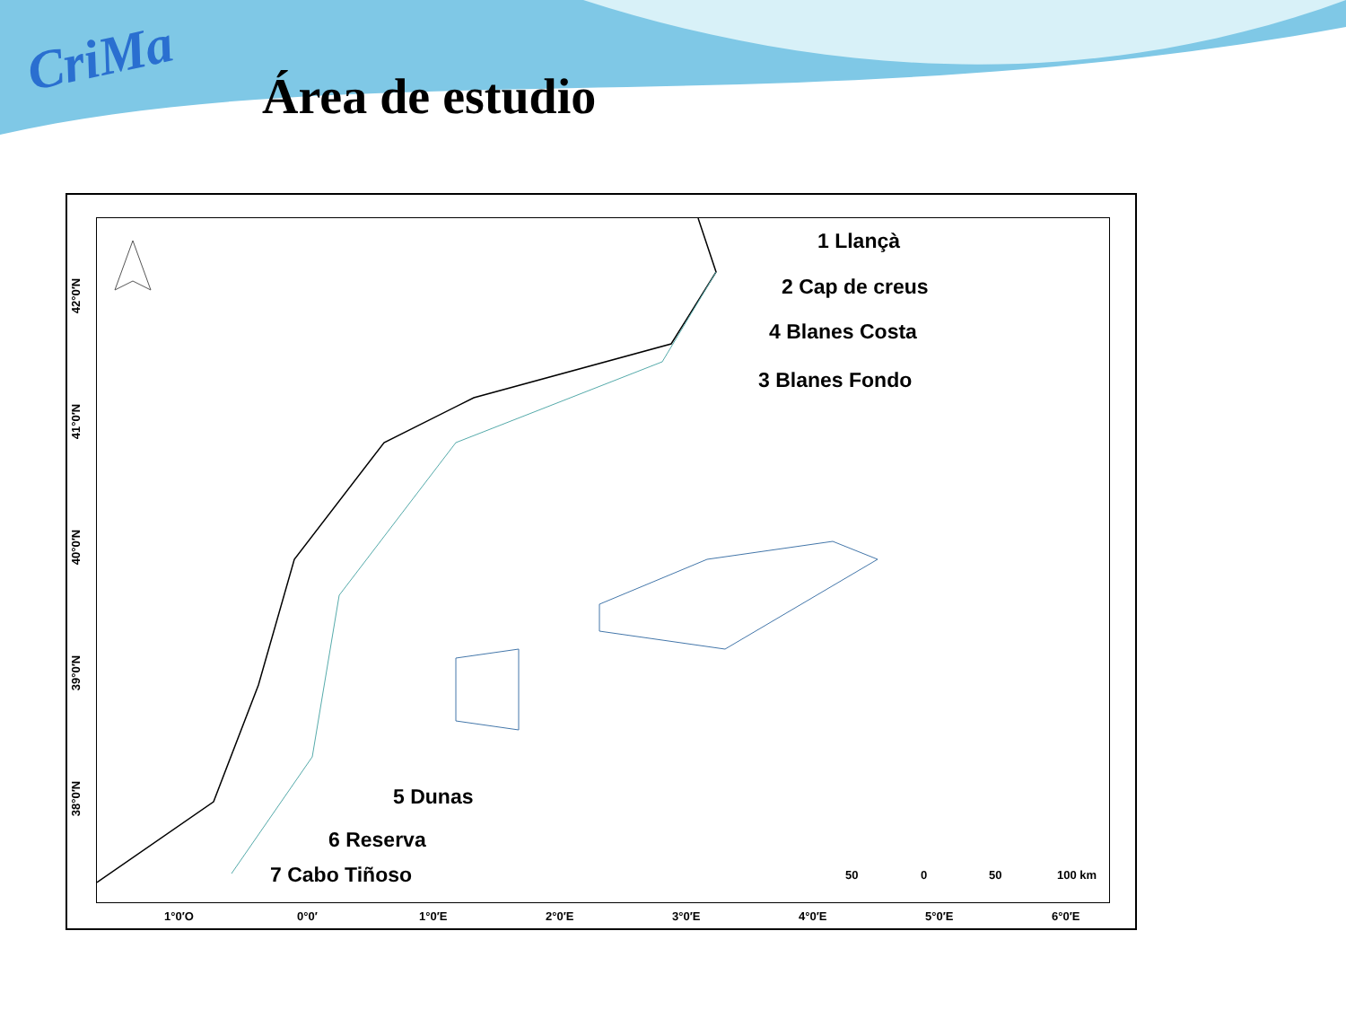CriMa
Área de estudio
1 Llançà
2 Cap de creus
4 Blanes Costa
3 Blanes Fondo
5 Dunas
6 Reserva
7 Cabo Tiñoso 50 0 50 100 km
42°0′N
41°0′N
40°0′N
39°0′N
38°0′N
1°0′O 0°0′ 1°0′E 2°0′E 3°0′E 4°0′E 5°0′E 6°0′E